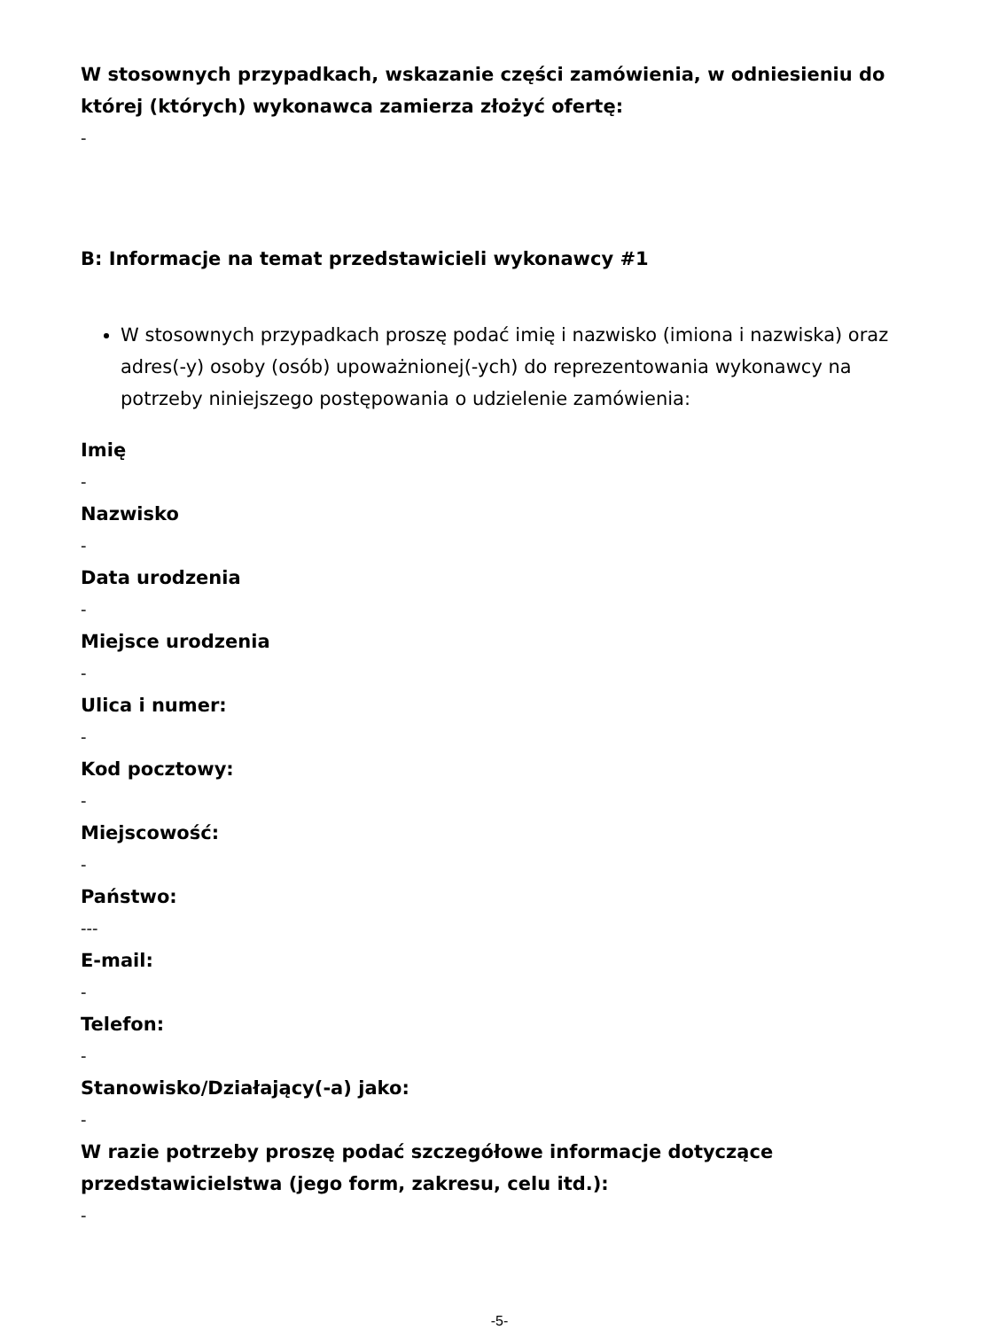W stosownych przypadkach, wskazanie części zamówienia, w odniesieniu do której (których) wykonawca zamierza złożyć ofertę:
-
B: Informacje na temat przedstawicieli wykonawcy #1
W stosownych przypadkach proszę podać imię i nazwisko (imiona i nazwiska) oraz adres(-y) osoby (osób) upoważnionej(-ych) do reprezentowania wykonawcy na potrzeby niniejszego postępowania o udzielenie zamówienia:
Imię
-
Nazwisko
-
Data urodzenia
-
Miejsce urodzenia
-
Ulica i numer:
-
Kod pocztowy:
-
Miejscowość:
-
Państwo:
---
E-mail:
-
Telefon:
-
Stanowisko/Działający(-a) jako:
-
W razie potrzeby proszę podać szczegółowe informacje dotyczące przedstawicielstwa (jego form, zakresu, celu itd.):
-
-5-